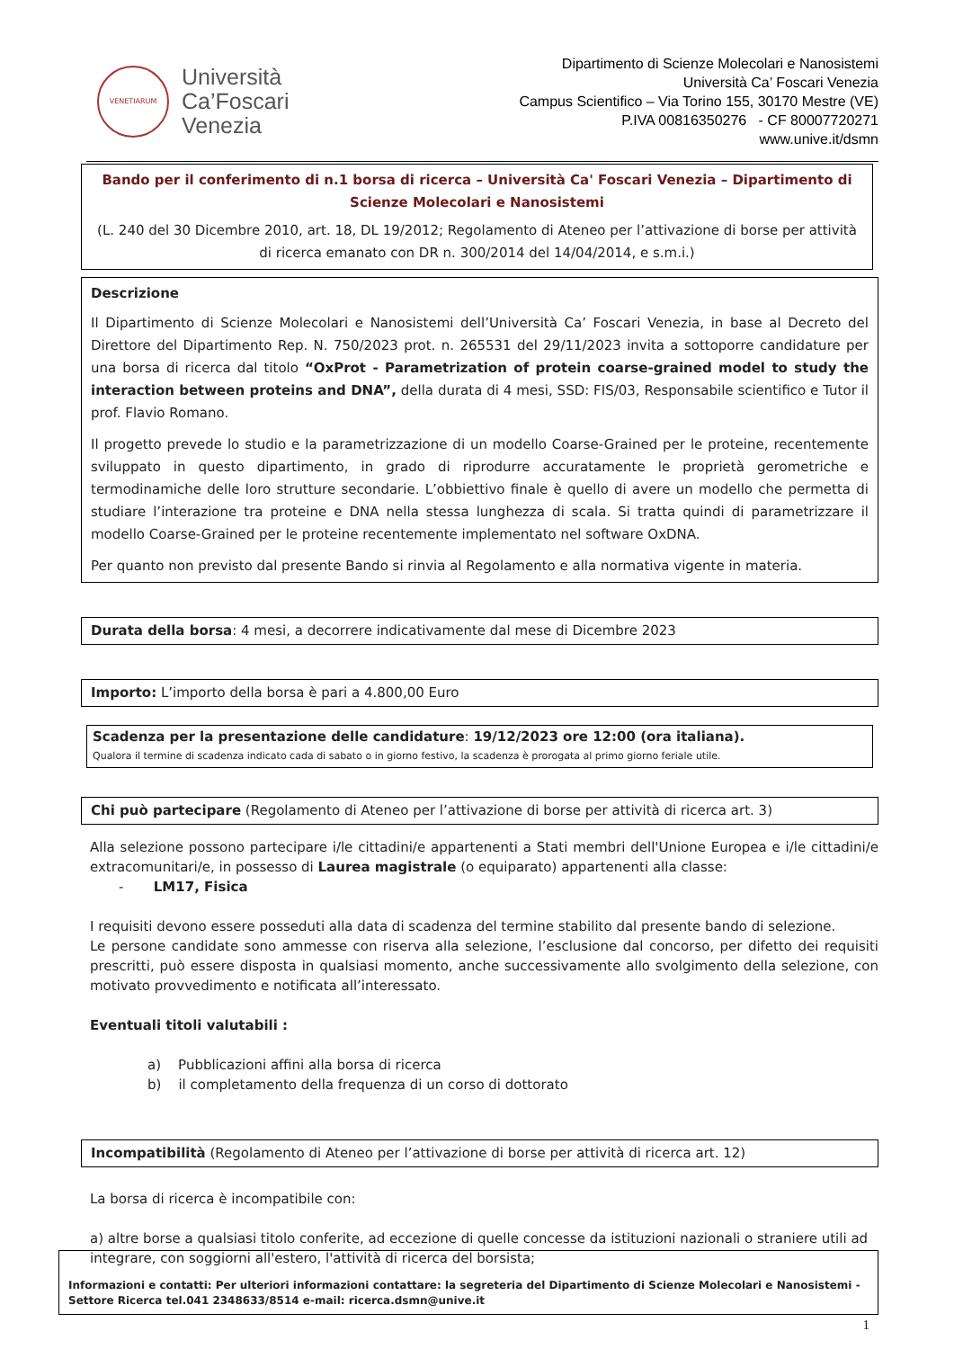VENETIARUM
Università
Ca’Foscari
Venezia
Dipartimento di Scienze Molecolari e Nanosistemi
Università Ca’ Foscari Venezia
Campus Scientifico – Via Torino 155, 30170 Mestre (VE)
P.IVA 00816350276 - CF 80007720271
www.unive.it/dsmn
Bando per il conferimento di n.1 borsa di ricerca – Università Ca' Foscari Venezia – Dipartimento di Scienze Molecolari e Nanosistemi
(L. 240 del 30 Dicembre 2010, art. 18, DL 19/2012; Regolamento di Ateneo per l’attivazione di borse per attività di ricerca emanato con DR n. 300/2014 del 14/04/2014, e s.m.i.)
Descrizione
Il Dipartimento di Scienze Molecolari e Nanosistemi dell’Università Ca’ Foscari Venezia, in base al Decreto del Direttore del Dipartimento Rep. N. 750/2023 prot. n. 265531 del 29/11/2023 invita a sottoporre candidature per una borsa di ricerca dal titolo “OxProt - Parametrization of protein coarse-grained model to study the interaction between proteins and DNA”, della durata di 4 mesi, SSD: FIS/03, Responsabile scientifico e Tutor il prof. Flavio Romano.
Il progetto prevede lo studio e la parametrizzazione di un modello Coarse-Grained per le proteine, recentemente sviluppato in questo dipartimento, in grado di riprodurre accuratamente le proprietà gerometriche e termodinamiche delle loro strutture secondarie. L’obbiettivo finale è quello di avere un modello che permetta di studiare l’interazione tra proteine e DNA nella stessa lunghezza di scala. Si tratta quindi di parametrizzare il modello Coarse-Grained per le proteine recentemente implementato nel software OxDNA.
Per quanto non previsto dal presente Bando si rinvia al Regolamento e alla normativa vigente in materia.
Durata della borsa: 4 mesi, a decorrere indicativamente dal mese di Dicembre 2023
Importo: L’importo della borsa è pari a 4.800,00 Euro
Scadenza per la presentazione delle candidature: 19/12/2023 ore 12:00 (ora italiana).
Qualora il termine di scadenza indicato cada di sabato o in giorno festivo, la scadenza è prorogata al primo giorno feriale utile.
Chi può partecipare (Regolamento di Ateneo per l’attivazione di borse per attività di ricerca art. 3)
Alla selezione possono partecipare i/le cittadini/e appartenenti a Stati membri dell'Unione Europea e i/le cittadini/e extracomunitari/e, in possesso di Laurea magistrale (o equiparato) appartenenti alla classe:
- LM17, Fisica
I requisiti devono essere posseduti alla data di scadenza del termine stabilito dal presente bando di selezione.
Le persone candidate sono ammesse con riserva alla selezione, l’esclusione dal concorso, per difetto dei requisiti prescritti, può essere disposta in qualsiasi momento, anche successivamente allo svolgimento della selezione, con motivato provvedimento e notificata all’interessato.
Eventuali titoli valutabili :
a) Pubblicazioni affini alla borsa di ricerca
b) il completamento della frequenza di un corso di dottorato
Incompatibilità (Regolamento di Ateneo per l’attivazione di borse per attività di ricerca art. 12)
La borsa di ricerca è incompatibile con:
a) altre borse a qualsiasi titolo conferite, ad eccezione di quelle concesse da istituzioni nazionali o straniere utili ad integrare, con soggiorni all'estero, l'attività di ricerca del borsista;
Informazioni e contatti: Per ulteriori informazioni contattare: la segreteria del Dipartimento di Scienze Molecolari e Nanosistemi - Settore Ricerca tel.041 2348633/8514 e-mail: ricerca.dsmn@unive.it
1